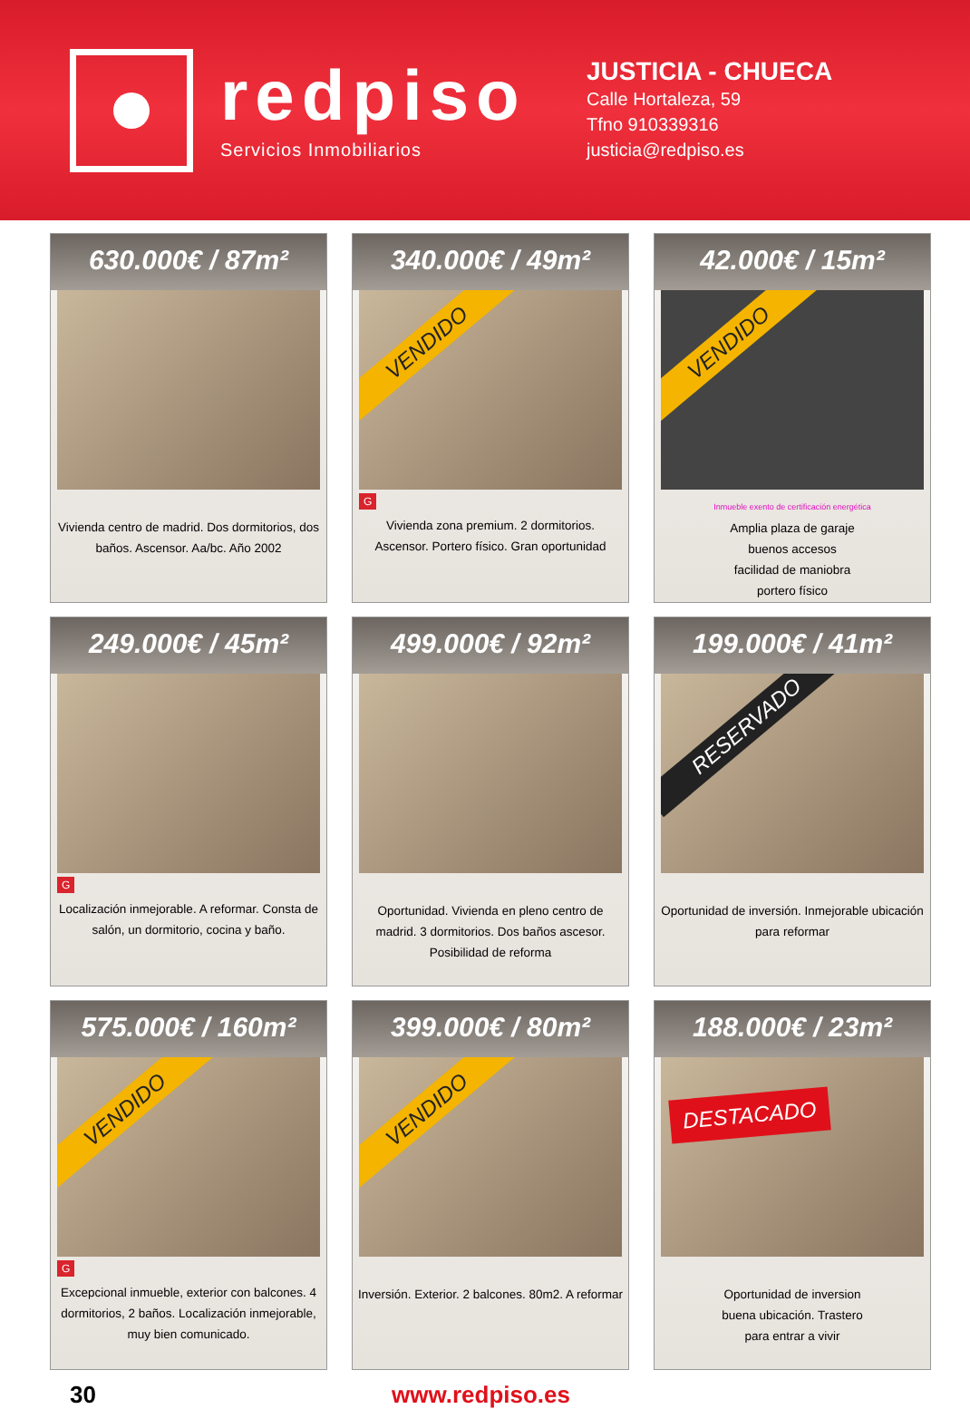redpiso
Servicios Inmobiliarios
JUSTICIA - CHUECA
Calle Hortaleza, 59
Tfno 910339316
justicia@redpiso.es
630.000€ / 87m²
Vivienda centro de madrid. Dos dormitorios, dos baños. Ascensor. Aa/bc. Año 2002
340.000€ / 49m²
VENDIDO
G
Vivienda zona premium. 2 dormitorios. Ascensor. Portero físico. Gran oportunidad
42.000€ / 15m²
VENDIDO
Inmueble exento de certificación energética
Ampliа plaza de garaje
buenos accesos
facilidad de maniobra
portero físico
249.000€ / 45m²
G
Localización inmejorable. A reformar. Consta de salón, un dormitorio, cocina y baño.
499.000€ / 92m²
Oportunidad. Vivienda en pleno centro de madrid. 3 dormitorios. Dos baños ascesor. Posibilidad de reforma
199.000€ / 41m²
RESERVADO
Oportunidad de inversión. Inmejorable ubicación
para reformar
575.000€ / 160m²
VENDIDO
G
Excepcional inmueble, exterior con balcones. 4 dormitorios, 2 baños. Localización inmejorable, muy bien comunicado.
399.000€ / 80m²
VENDIDO
Inversión. Exterior. 2 balcones. 80m2. A reformar
188.000€ / 23m²
DESTACADO
Oportunidad de inversion
buena ubicación. Trastero
para entrar a vivir
30 www.redpiso.es